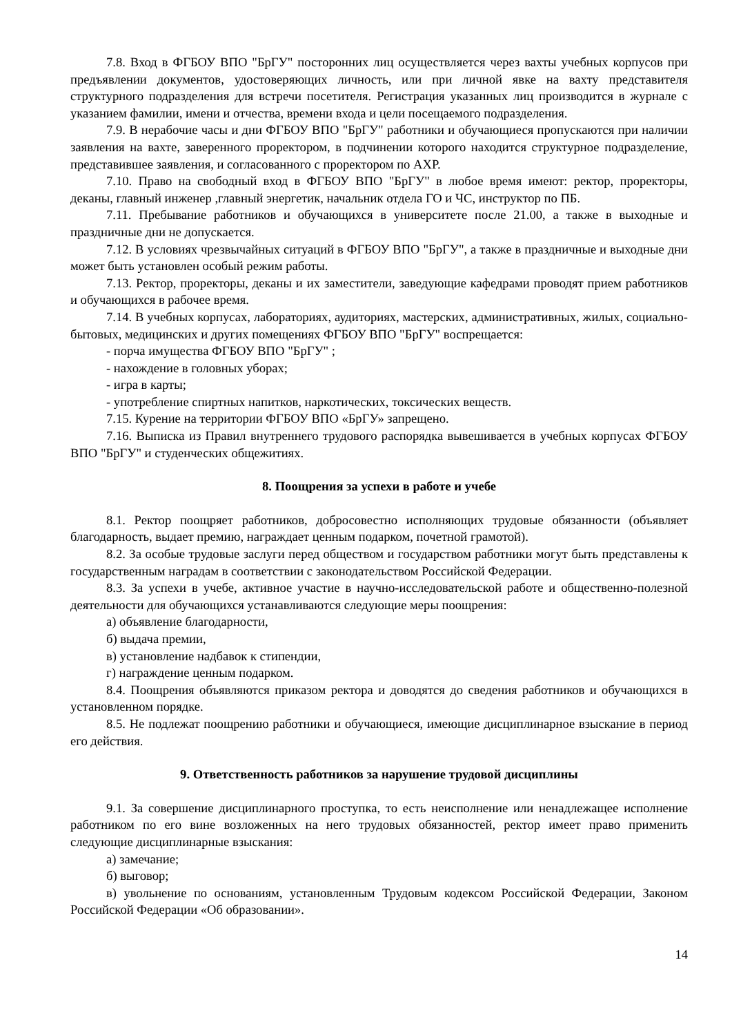7.8. Вход в ФГБОУ ВПО "БрГУ" посторонних лиц осуществляется через вахты учебных корпусов при предъявлении документов, удостоверяющих личность, или при личной явке на вахту представителя структурного подразделения для встречи посетителя. Регистрация указанных лиц производится в журнале с указанием фамилии, имени и отчества, времени входа и цели посещаемого подразделения.
7.9. В нерабочие часы и дни ФГБОУ ВПО "БрГУ" работники и обучающиеся пропускаются при наличии заявления на вахте, заверенного проректором, в подчинении которого находится структурное подразделение, представившее заявления, и согласованного с проректором по АХР.
7.10. Право на свободный вход в ФГБОУ ВПО "БрГУ" в любое время имеют: ректор, проректоры, деканы, главный инженер ,главный энергетик, начальник отдела ГО и ЧС, инструктор по ПБ.
7.11. Пребывание работников и обучающихся в университете после 21.00, а также в выходные и праздничные дни не допускается.
7.12. В условиях чрезвычайных ситуаций в ФГБОУ ВПО "БрГУ", а также в праздничные и выходные дни может быть установлен особый режим работы.
7.13. Ректор, проректоры, деканы и их заместители, заведующие кафедрами проводят прием работников и обучающихся в рабочее время.
7.14. В учебных корпусах, лабораториях, аудиториях, мастерских, административных, жилых, социально-бытовых, медицинских и других помещениях ФГБОУ ВПО "БрГУ" воспрещается:
- порча имущества ФГБОУ ВПО "БрГУ" ;
- нахождение в головных уборах;
- игра в карты;
- употребление спиртных напитков, наркотических, токсических веществ.
7.15. Курение на территории ФГБОУ ВПО «БрГУ» запрещено.
7.16. Выписка из Правил внутреннего трудового распорядка вывешивается в учебных корпусах ФГБОУ ВПО "БрГУ" и студенческих общежитиях.
8. Поощрения за успехи в работе и учебе
8.1. Ректор поощряет работников, добросовестно исполняющих трудовые обязанности (объявляет благодарность, выдает премию, награждает ценным подарком, почетной грамотой).
8.2. За особые трудовые заслуги перед обществом и государством работники могут быть представлены к государственным наградам в соответствии с законодательством Российской Федерации.
8.3. За успехи в учебе, активное участие в научно-исследовательской работе и общественно-полезной деятельности для обучающихся устанавливаются следующие меры поощрения:
а) объявление благодарности,
б) выдача премии,
в) установление надбавок к стипендии,
г) награждение ценным подарком.
8.4. Поощрения объявляются приказом ректора и доводятся до сведения работников и обучающихся в установленном порядке.
8.5. Не подлежат поощрению работники и обучающиеся, имеющие дисциплинарное взыскание в период его действия.
9. Ответственность работников за нарушение трудовой дисциплины
9.1. За совершение дисциплинарного проступка, то есть неисполнение или ненадлежащее исполнение работником по его вине возложенных на него трудовых обязанностей, ректор имеет право применить следующие дисциплинарные взыскания:
а) замечание;
б) выговор;
в) увольнение по основаниям, установленным Трудовым кодексом Российской Федерации, Законом Российской Федерации «Об образовании».
14